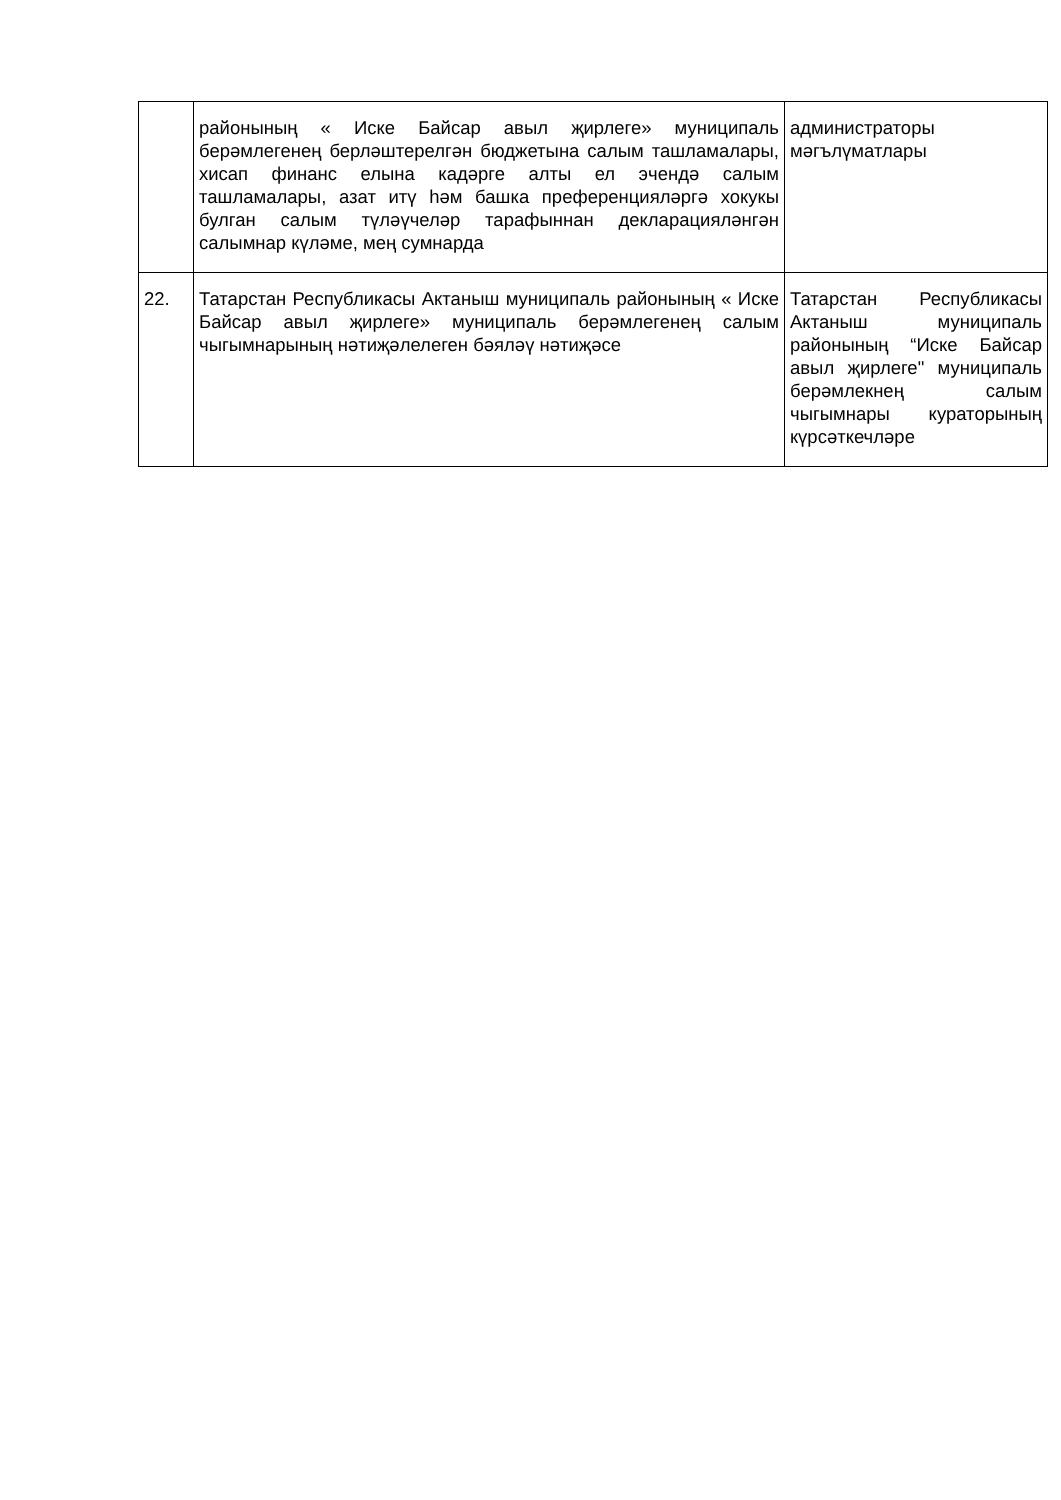| | районының « Иске Байсар авыл җирлеге» муниципаль берәмлегенең берләштерелгән бюджетына салым ташламалары, хисап финанс елына кадәрге алты ел эчендә салым ташламалары, азат итү һәм башка преференцияләргә хокукы булган салым түләүчеләр тарафыннан декларацияләнгән салымнар күләме, мең сумнарда | администраторы мәгълүматлары |
| 22. | Татарстан Республикасы Актаныш муниципаль районының « Иске Байсар авыл җирлеге» муниципаль берәмлегенең салым чыгымнарының нәтиҗәлелеген бәяләү нәтиҗәсе | Татарстан Республикасы Актаныш муниципаль районының “Иске Байсар авыл җирлеге" муниципаль берәмлекнең салым чыгымнары кураторының күрсәткечләре |